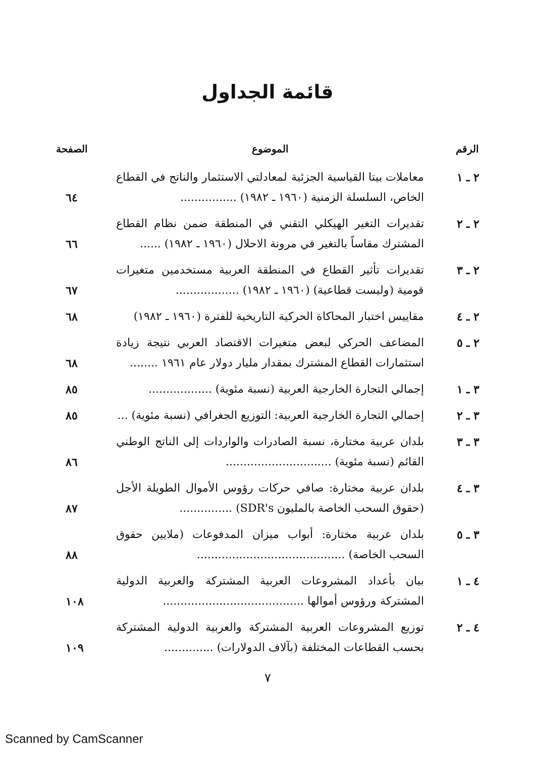قائمة الجداول
| الرقم | الموضوع | الصفحة |
| --- | --- | --- |
| ٢ ـ ١ | معاملات بيتا القياسية الجزئية لمعادلتي الاستثمار والناتج في القطاع الخاص، السلسلة الزمنية (١٩٦٠ ـ ١٩٨٢) ................ | ٦٤ |
| ٢ ـ ٢ | تقديرات التغير الهيكلي التقني في المنطقة ضمن نظام القطاع المشترك مقاساً بالتغير في مرونة الاحلال (١٩٦٠ ـ ١٩٨٢) ...... | ٦٦ |
| ٢ ـ ٣ | تقديرات تأثير القطاع في المنطقة العربية مستخدمين متغيرات قومية (وليست قطاعية) (١٩٦٠ ـ ١٩٨٢) .................. | ٦٧ |
| ٢ ـ ٤ | مقاييس اختبار المحاكاة الحركية التاريخية للفترة (١٩٦٠ ـ ١٩٨٢) | ٦٨ |
| ٢ ـ ٥ | المضاعف الحركي لبعض متغيرات الاقتصاد العربي نتيجة زيادة استثمارات القطاع المشترك بمقدار مليار دولار عام ١٩٦١ ........ | ٦٨ |
| ٣ ـ ١ | إجمالي التجارة الخارجية العربية (نسبة مئوية) .................. | ٨٥ |
| ٣ ـ ٢ | إجمالي التجارة الخارجية العربية: التوزيع الجغرافي (نسبة مئوية) ... | ٨٥ |
| ٣ ـ ٣ | بلدان عربية مختارة، نسبة الصادرات والواردات إلى الناتج الوطني القائم (نسبة مئوية) .............................. | ٨٦ |
| ٣ ـ ٤ | بلدان عربية مختارة: صافي حركات رؤوس الأموال الطويلة الأجل (حقوق السحب الخاصة بالمليون SDR's) ............... | ٨٧ |
| ٣ ـ ٥ | بلدان عربية مختارة: أبواب ميزان المدفوعات (ملايين حقوق السحب الخاصة) .......................................... | ٨٨ |
| ٤ ـ ١ | بيان بأعداد المشروعات العربية المشتركة والعربية الدولية المشتركة ورؤوس أموالها ........................................ | ١٠٨ |
| ٤ ـ ٢ | توزيع المشروعات العربية المشتركة والعربية الدولية المشتركة بحسب القطاعات المختلفة (بآلاف الدولارات) .............. | ١٠٩ |
٧
Scanned by CamScanner